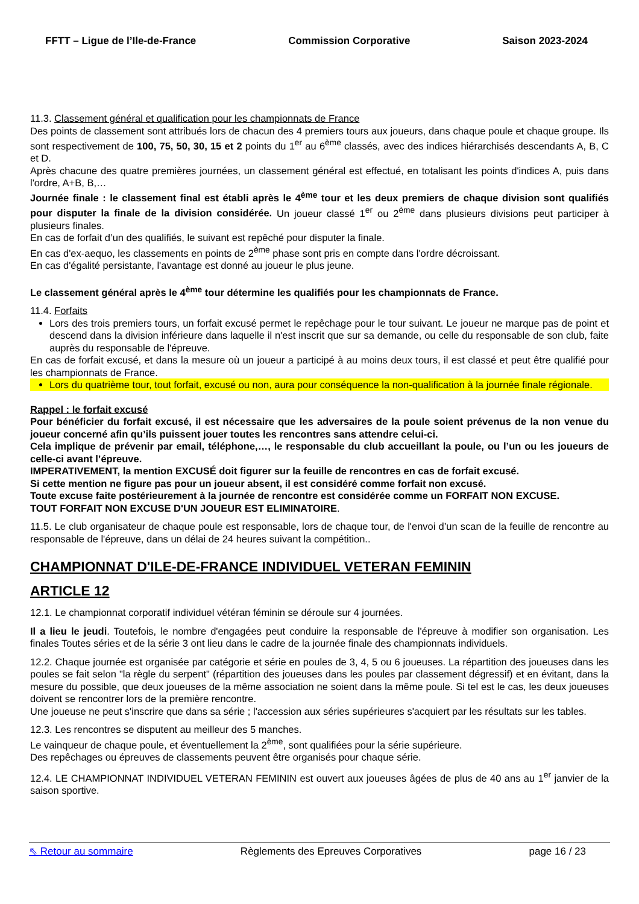FFTT – Ligue de l’Ile-de-France Commission Corporative Saison 2023-2024
11.3. Classement général et qualification pour les championnats de France
Des points de classement sont attribués lors de chacun des 4 premiers tours aux joueurs, dans chaque poule et chaque groupe. Ils sont respectivement de 100, 75, 50, 30, 15 et 2 points du 1<sup>er</sup> au 6<sup>ème</sup> classés, avec des indices hiérarchisés descendants A, B, C et D.
Après chacune des quatre premières journées, un classement général est effectué, en totalisant les points d'indices A, puis dans l'ordre, A+B, B,…
Journée finale : le classement final est établi après le 4<sup>ème</sup> tour et les deux premiers de chaque division sont qualifiés pour disputer la finale de la division considérée. Un joueur classé 1<sup>er</sup> ou 2<sup>ème</sup> dans plusieurs divisions peut participer à plusieurs finales.
En cas de forfait d’un des qualifiés, le suivant est repêché pour disputer la finale.
En cas d'ex-aequo, les classements en points de 2<sup>ème</sup> phase sont pris en compte dans l'ordre décroissant.
En cas d'égalité persistante, l'avantage est donné au joueur le plus jeune.
Le classement général après le 4<sup>ème</sup> tour détermine les qualifiés pour les championnats de France.
11.4. Forfaits
Lors des trois premiers tours, un forfait excusé permet le repêchage pour le tour suivant. Le joueur ne marque pas de point et descend dans la division inférieure dans laquelle il n'est inscrit que sur sa demande, ou celle du responsable de son club, faite auprès du responsable de l'épreuve.
En cas de forfait excusé, et dans la mesure où un joueur a participé à au moins deux tours, il est classé et peut être qualifié pour les championnats de France.
Lors du quatrième tour, tout forfait, excusé ou non, aura pour conséquence la non-qualification à la journée finale régionale.
Rappel : le forfait excusé
Pour bénéficier du forfait excusé, il est nécessaire que les adversaires de la poule soient prévenus de la non venue du joueur concerné afin qu’ils puissent jouer toutes les rencontres sans attendre celui-ci.
Cela implique de prévenir par email, téléphone,…, le responsable du club accueillant la poule, ou l’un ou les joueurs de celle-ci avant l’épreuve.
IMPERATIVEMENT, la mention EXCUSÉ doit figurer sur la feuille de rencontres en cas de forfait excusé.
Si cette mention ne figure pas pour un joueur absent, il est considéré comme forfait non excusé.
Toute excuse faite postérieurement à la journée de rencontre est considérée comme un FORFAIT NON EXCUSE.
TOUT FORFAIT NON EXCUSE D'UN JOUEUR EST ELIMINATOIRE.
11.5. Le club organisateur de chaque poule est responsable, lors de chaque tour, de l'envoi d’un scan de la feuille de rencontre au responsable de l'épreuve, dans un délai de 24 heures suivant la compétition..
CHAMPIONNAT D'ILE-DE-FRANCE INDIVIDUEL VETERAN FEMININ
ARTICLE 12
12.1. Le championnat corporatif individuel vétéran féminin se déroule sur 4 journées.
Il a lieu le jeudi. Toutefois, le nombre d'engagées peut conduire la responsable de l'épreuve à modifier son organisation. Les finales Toutes séries et de la série 3 ont lieu dans le cadre de la journée finale des championnats individuels.
12.2. Chaque journée est organisée par catégorie et série en poules de 3, 4, 5 ou 6 joueuses. La répartition des joueuses dans les poules se fait selon "la règle du serpent" (répartition des joueuses dans les poules par classement dégressif) et en évitant, dans la mesure du possible, que deux joueuses de la même association ne soient dans la même poule. Si tel est le cas, les deux joueuses doivent se rencontrer lors de la première rencontre.
Une joueuse ne peut s'inscrire que dans sa série ; l'accession aux séries supérieures s'acquiert par les résultats sur les tables.
12.3. Les rencontres se disputent au meilleur des 5 manches.
Le vainqueur de chaque poule, et éventuellement la 2<sup>ème</sup>, sont qualifiées pour la série supérieure.
Des repêchages ou épreuves de classements peuvent être organisés pour chaque série.
12.4. LE CHAMPIONNAT INDIVIDUEL VETERAN FEMININ est ouvert aux joueuses âgées de plus de 40 ans au 1<sup>er</sup> janvier de la saison sportive.
⇖ Retour au sommaire Règlements des Epreuves Corporatives page 16 / 23